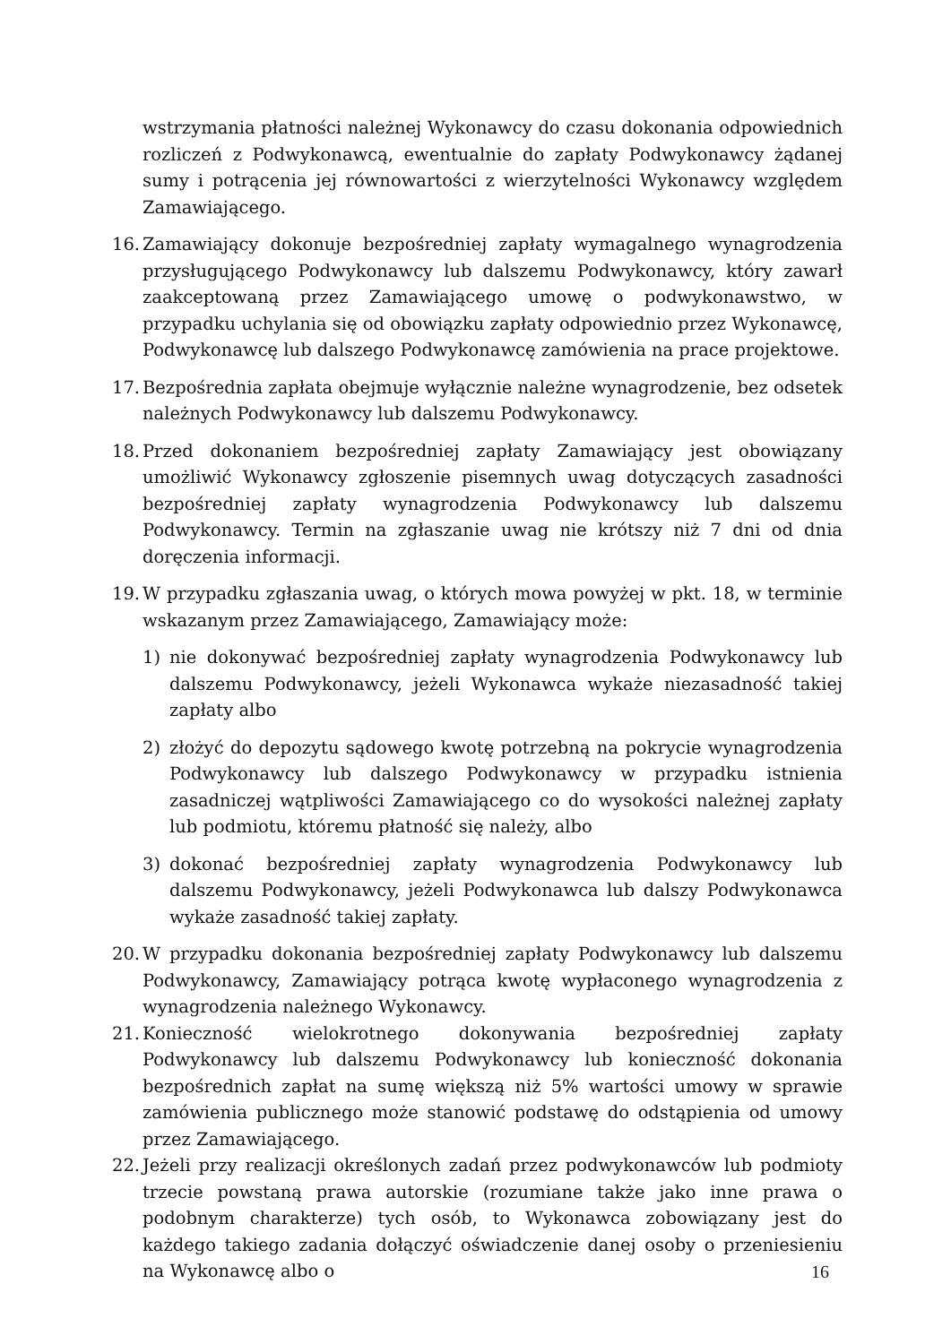wstrzymania płatności należnej Wykonawcy do czasu dokonania odpowiednich rozliczeń z Podwykonawcą, ewentualnie do zapłaty Podwykonawcy żądanej sumy i potrącenia jej równowartości z wierzytelności Wykonawcy względem Zamawiającego.
16.
Zamawiający dokonuje bezpośredniej zapłaty wymagalnego wynagrodzenia przysługującego Podwykonawcy lub dalszemu Podwykonawcy, który zawarł zaakceptowaną przez Zamawiającego umowę o podwykonawstwo, w przypadku uchylania się od obowiązku zapłaty odpowiednio przez Wykonawcę, Podwykonawcę lub dalszego Podwykonawcę zamówienia na prace projektowe.
17.
Bezpośrednia zapłata obejmuje wyłącznie należne wynagrodzenie, bez odsetek należnych Podwykonawcy lub dalszemu Podwykonawcy.
18.
Przed dokonaniem bezpośredniej zapłaty Zamawiający jest obowiązany umożliwić Wykonawcy zgłoszenie pisemnych uwag dotyczących zasadności bezpośredniej zapłaty wynagrodzenia Podwykonawcy lub dalszemu Podwykonawcy. Termin na zgłaszanie uwag nie krótszy niż 7 dni od dnia doręczenia informacji.
19.
W przypadku zgłaszania uwag, o których mowa powyżej w pkt. 18, w terminie wskazanym przez Zamawiającego, Zamawiający może:
1) nie dokonywać bezpośredniej zapłaty wynagrodzenia Podwykonawcy lub dalszemu Podwykonawcy, jeżeli Wykonawca wykaże niezasadność takiej zapłaty albo
2) złożyć do depozytu sądowego kwotę potrzebną na pokrycie wynagrodzenia Podwykonawcy lub dalszego Podwykonawcy w przypadku istnienia zasadniczej wątpliwości Zamawiającego co do wysokości należnej zapłaty lub podmiotu, któremu płatność się należy, albo
3) dokonać bezpośredniej zapłaty wynagrodzenia Podwykonawcy lub dalszemu Podwykonawcy, jeżeli Podwykonawca lub dalszy Podwykonawca wykaże zasadność takiej zapłaty.
20.
W przypadku dokonania bezpośredniej zapłaty Podwykonawcy lub dalszemu Podwykonawcy, Zamawiający potrąca kwotę wypłaconego wynagrodzenia z wynagrodzenia należnego Wykonawcy.
21.
Konieczność wielokrotnego dokonywania bezpośredniej zapłaty Podwykonawcy lub dalszemu Podwykonawcy lub konieczność dokonania bezpośrednich zapłat na sumę większą niż 5% wartości umowy w sprawie zamówienia publicznego może stanowić podstawę do odstąpienia od umowy przez Zamawiającego.
22.
Jeżeli przy realizacji określonych zadań przez podwykonawców lub podmioty trzecie powstaną prawa autorskie (rozumiane także jako inne prawa o podobnym charakterze) tych osób, to Wykonawca zobowiązany jest do każdego takiego zadania dołączyć oświadczenie danej osoby o przeniesieniu na Wykonawcę albo o
16